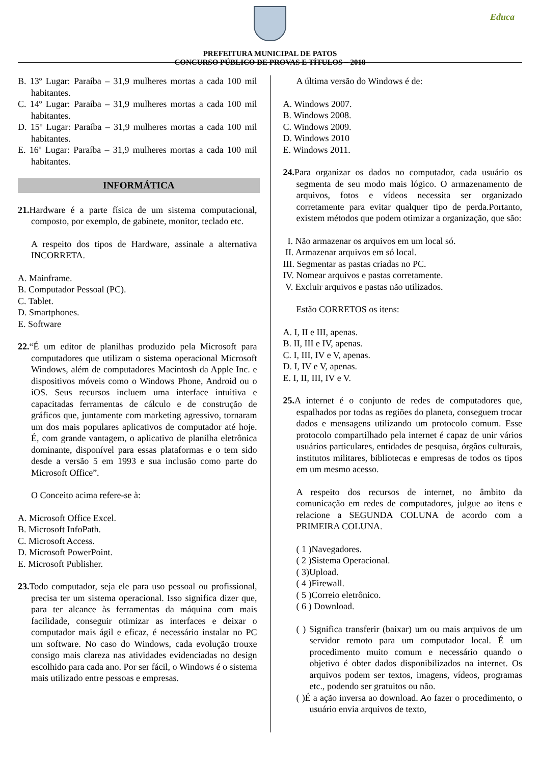Educa
PREFEITURA MUNICIPAL DE PATOS
CONCURSO PÚBLICO DE PROVAS E TÍTULOS – 2018
B. 13º Lugar: Paraíba – 31,9 mulheres mortas a cada 100 mil habitantes.
C. 14º Lugar: Paraíba – 31,9 mulheres mortas a cada 100 mil habitantes.
D. 15º Lugar: Paraíba – 31,9 mulheres mortas a cada 100 mil habitantes.
E. 16º Lugar: Paraíba – 31,9 mulheres mortas a cada 100 mil habitantes.
INFORMÁTICA
21. Hardware é a parte física de um sistema computacional, composto, por exemplo, de gabinete, monitor, teclado etc.
A respeito dos tipos de Hardware, assinale a alternativa INCORRETA.
A. Mainframe.
B. Computador Pessoal (PC).
C. Tablet.
D. Smartphones.
E. Software
22.“É um editor de planilhas produzido pela Microsoft para computadores que utilizam o sistema operacional Microsoft Windows, além de computadores Macintosh da Apple Inc. e dispositivos móveis como o Windows Phone, Android ou o iOS. Seus recursos incluem uma interface intuitiva e capacitadas ferramentas de cálculo e de construção de gráficos que, juntamente com marketing agressivo, tornaram um dos mais populares aplicativos de computador até hoje. É, com grande vantagem, o aplicativo de planilha eletrônica dominante, disponível para essas plataformas e o tem sido desde a versão 5 em 1993 e sua inclusão como parte do Microsoft Office”.
O Conceito acima refere-se à:
A. Microsoft Office Excel.
B. Microsoft InfoPath.
C. Microsoft Access.
D. Microsoft PowerPoint.
E. Microsoft Publisher.
23. Todo computador, seja ele para uso pessoal ou profissional, precisa ter um sistema operacional. Isso significa dizer que, para ter alcance às ferramentas da máquina com mais facilidade, conseguir otimizar as interfaces e deixar o computador mais ágil e eficaz, é necessário instalar no PC um software. No caso do Windows, cada evolução trouxe consigo mais clareza nas atividades evidenciadas no design escolhido para cada ano. Por ser fácil, o Windows é o sistema mais utilizado entre pessoas e empresas.
A última versão do Windows é de:
A. Windows 2007.
B. Windows 2008.
C. Windows 2009.
D. Windows 2010
E. Windows 2011.
24. Para organizar os dados no computador, cada usuário os segmenta de seu modo mais lógico. O armazenamento de arquivos, fotos e vídeos necessita ser organizado corretamente para evitar qualquer tipo de perda.Portanto, existem métodos que podem otimizar a organização, que são:
I. Não armazenar os arquivos em um local só.
II. Armazenar arquivos em só local.
III. Segmentar as pastas criadas no PC.
IV. Nomear arquivos e pastas corretamente.
V. Excluir arquivos e pastas não utilizados.
Estão CORRETOS os itens:
A. I, II e III, apenas.
B. II, III e IV, apenas.
C. I, III, IV e V, apenas.
D. I, IV e V, apenas.
E. I, II, III, IV e V.
25. A internet é o conjunto de redes de computadores que, espalhados por todas as regiões do planeta, conseguem trocar dados e mensagens utilizando um protocolo comum. Esse protocolo compartilhado pela internet é capaz de unir vários usuários particulares, entidades de pesquisa, órgãos culturais, institutos militares, bibliotecas e empresas de todos os tipos em um mesmo acesso.
A respeito dos recursos de internet, no âmbito da comunicação em redes de computadores, julgue ao itens e relacione a SEGUNDA COLUNA de acordo com a PRIMEIRA COLUNA.
( 1 )Navegadores.
( 2 )Sistema Operacional.
( 3)Upload.
( 4 )Firewall.
( 5 )Correio eletrônico.
( 6 ) Download.
( ) Significa transferir (baixar) um ou mais arquivos de um servidor remoto para um computador local. É um procedimento muito comum e necessário quando o objetivo é obter dados disponibilizados na internet. Os arquivos podem ser textos, imagens, vídeos, programas etc., podendo ser gratuitos ou não.
( )É a ação inversa ao download. Ao fazer o procedimento, o usuário envia arquivos de texto,